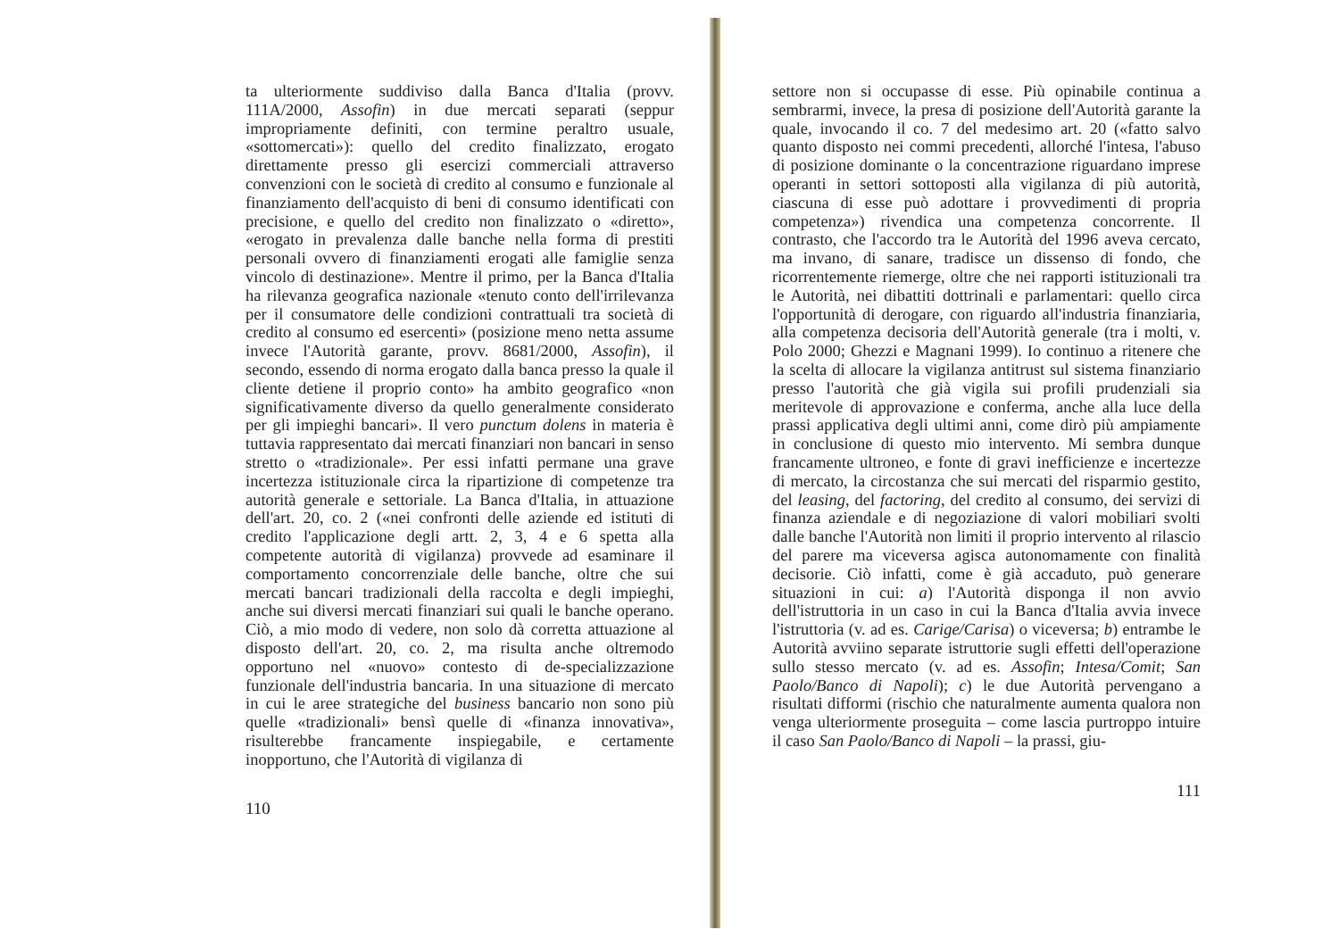ta ulteriormente suddiviso dalla Banca d'Italia (provv. 111A/2000, Assofin) in due mercati separati (seppur impropriamente definiti, con termine peraltro usuale, «sottomercati»): quello del credito finalizzato, erogato direttamente presso gli esercizi commerciali attraverso convenzioni con le società di credito al consumo e funzionale al finanziamento dell'acquisto di beni di consumo identificati con precisione, e quello del credito non finalizzato o «diretto», «erogato in prevalenza dalle banche nella forma di prestiti personali ovvero di finanziamenti erogati alle famiglie senza vincolo di destinazione». Mentre il primo, per la Banca d'Italia ha rilevanza geografica nazionale «tenuto conto dell'irrilevanza per il consumatore delle condizioni contrattuali tra società di credito al consumo ed esercenti» (posizione meno netta assume invece l'Autorità garante, provv. 8681/2000, Assofin), il secondo, essendo di norma erogato dalla banca presso la quale il cliente detiene il proprio conto» ha ambito geografico «non significativamente diverso da quello generalmente considerato per gli impieghi bancari». Il vero punctum dolens in materia è tuttavia rappresentato dai mercati finanziari non bancari in senso stretto o «tradizionale». Per essi infatti permane una grave incertezza istituzionale circa la ripartizione di competenze tra autorità generale e settoriale. La Banca d'Italia, in attuazione dell'art. 20, co. 2 («nei confronti delle aziende ed istituti di credito l'applicazione degli artt. 2, 3, 4 e 6 spetta alla competente autorità di vigilanza) provvede ad esaminare il comportamento concorrenziale delle banche, oltre che sui mercati bancari tradizionali della raccolta e degli impieghi, anche sui diversi mercati finanziari sui quali le banche operano. Ciò, a mio modo di vedere, non solo dà corretta attuazione al disposto dell'art. 20, co. 2, ma risulta anche oltremodo opportuno nel «nuovo» contesto di de-specializzazione funzionale dell'industria bancaria. In una situazione di mercato in cui le aree strategiche del business bancario non sono più quelle «tradizionali» bensì quelle di «finanza innovativa», risulterebbe francamente inspiegabile, e certamente inopportuno, che l'Autorità di vigilanza di
110
settore non si occupasse di esse. Più opinabile continua a sembrarmi, invece, la presa di posizione dell'Autorità garante la quale, invocando il co. 7 del medesimo art. 20 («fatto salvo quanto disposto nei commi precedenti, allorché l'intesa, l'abuso di posizione dominante o la concentrazione riguardano imprese operanti in settori sottoposti alla vigilanza di più autorità, ciascuna di esse può adottare i provvedimenti di propria competenza») rivendica una competenza concorrente. Il contrasto, che l'accordo tra le Autorità del 1996 aveva cercato, ma invano, di sanare, tradisce un dissenso di fondo, che ricorrentemente riemerge, oltre che nei rapporti istituzionali tra le Autorità, nei dibattiti dottrinali e parlamentari: quello circa l'opportunità di derogare, con riguardo all'industria finanziaria, alla competenza decisoria dell'Autorità generale (tra i molti, v. Polo 2000; Ghezzi e Magnani 1999). Io continuo a ritenere che la scelta di allocare la vigilanza antitrust sul sistema finanziario presso l'autorità che già vigila sui profili prudenziali sia meritevole di approvazione e conferma, anche alla luce della prassi applicativa degli ultimi anni, come dirò più ampiamente in conclusione di questo mio intervento. Mi sembra dunque francamente ultroneo, e fonte di gravi inefficienze e incertezze di mercato, la circostanza che sui mercati del risparmio gestito, del leasing, del factoring, del credito al consumo, dei servizi di finanza aziendale e di negoziazione di valori mobiliari svolti dalle banche l'Autorità non limiti il proprio intervento al rilascio del parere ma viceversa agisca autonomamente con finalità decisorie. Ciò infatti, come è già accaduto, può generare situazioni in cui: a) l'Autorità disponga il non avvio dell'istruttoria in un caso in cui la Banca d'Italia avvia invece l'istruttoria (v. ad es. Carige/Carisa) o viceversa; b) entrambe le Autorità avviino separate istruttorie sugli effetti dell'operazione sullo stesso mercato (v. ad es. Assofin; Intesa/Comit; San Paolo/Banco di Napoli); c) le due Autorità pervengano a risultati difformi (rischio che naturalmente aumenta qualora non venga ulteriormente proseguita – come lascia purtroppo intuire il caso San Paolo/Banco di Napoli – la prassi, giu-
111